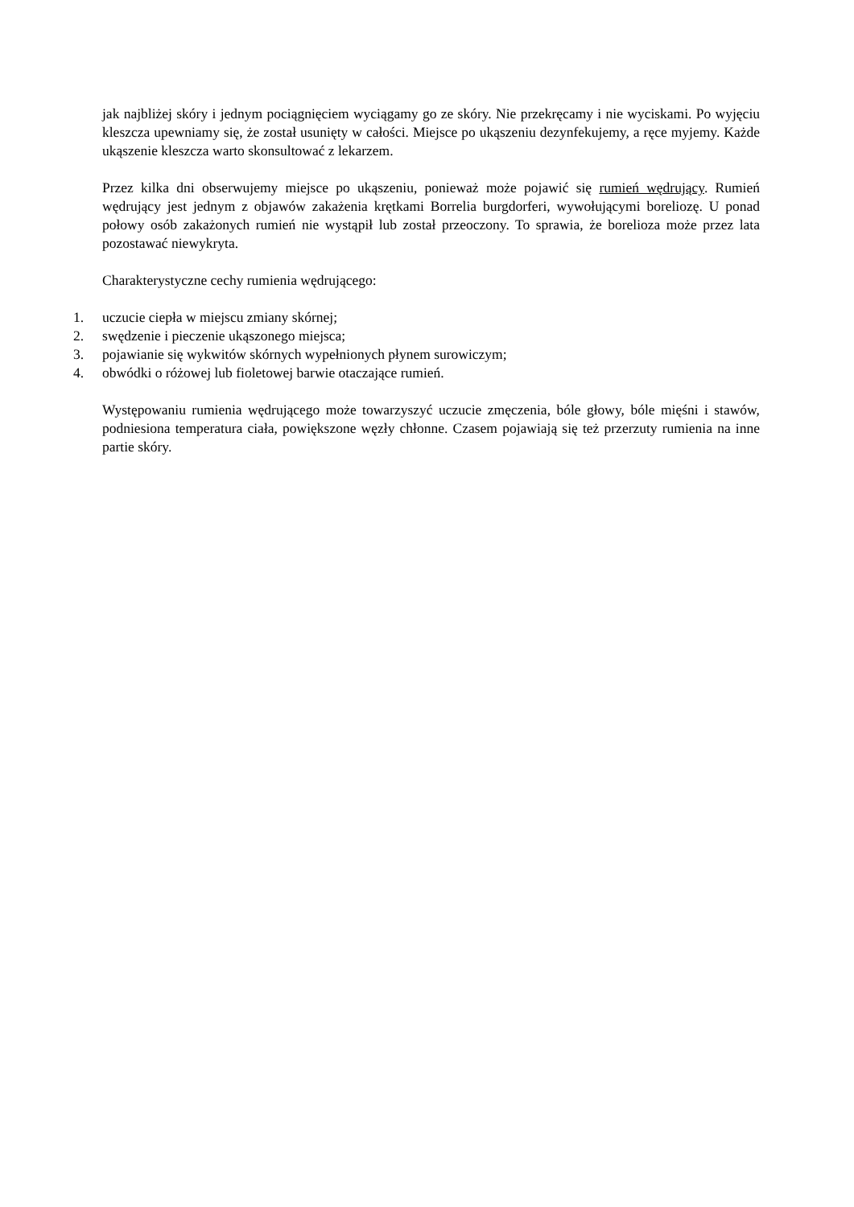jak najbliżej skóry i jednym pociągnięciem wyciągamy go ze skóry. Nie przekręcamy i nie wyciskami. Po wyjęciu kleszcza upewniamy się, że został usunięty w całości. Miejsce po ukąszeniu dezynfekujemy, a ręce myjemy. Każde ukąszenie kleszcza warto skonsultować z lekarzem.
Przez kilka dni obserwujemy miejsce po ukąszeniu, ponieważ może pojawić się rumień wędrujący. Rumień wędrujący jest jednym z objawów zakażenia krętkami Borrelia burgdorferi, wywołującymi boreliozę. U ponad połowy osób zakażonych rumień nie wystąpił lub został przeoczony. To sprawia, że borelioza może przez lata pozostawać niewykryta.
Charakterystyczne cechy rumienia wędrującego:
1. uczucie ciepła w miejscu zmiany skórnej;
2. swędzenie i pieczenie ukąszonego miejsca;
3. pojawianie się wykwitów skórnych wypełnionych płynem surowiczym;
4. obwódki o różowej lub fioletowej barwie otaczające rumień.
Występowaniu rumienia wędrującego może towarzyszyć uczucie zmęczenia, bóle głowy, bóle mięśni i stawów, podniesiona temperatura ciała, powiększone węzły chłonne. Czasem pojawiają się też przerzuty rumienia na inne partie skóry.